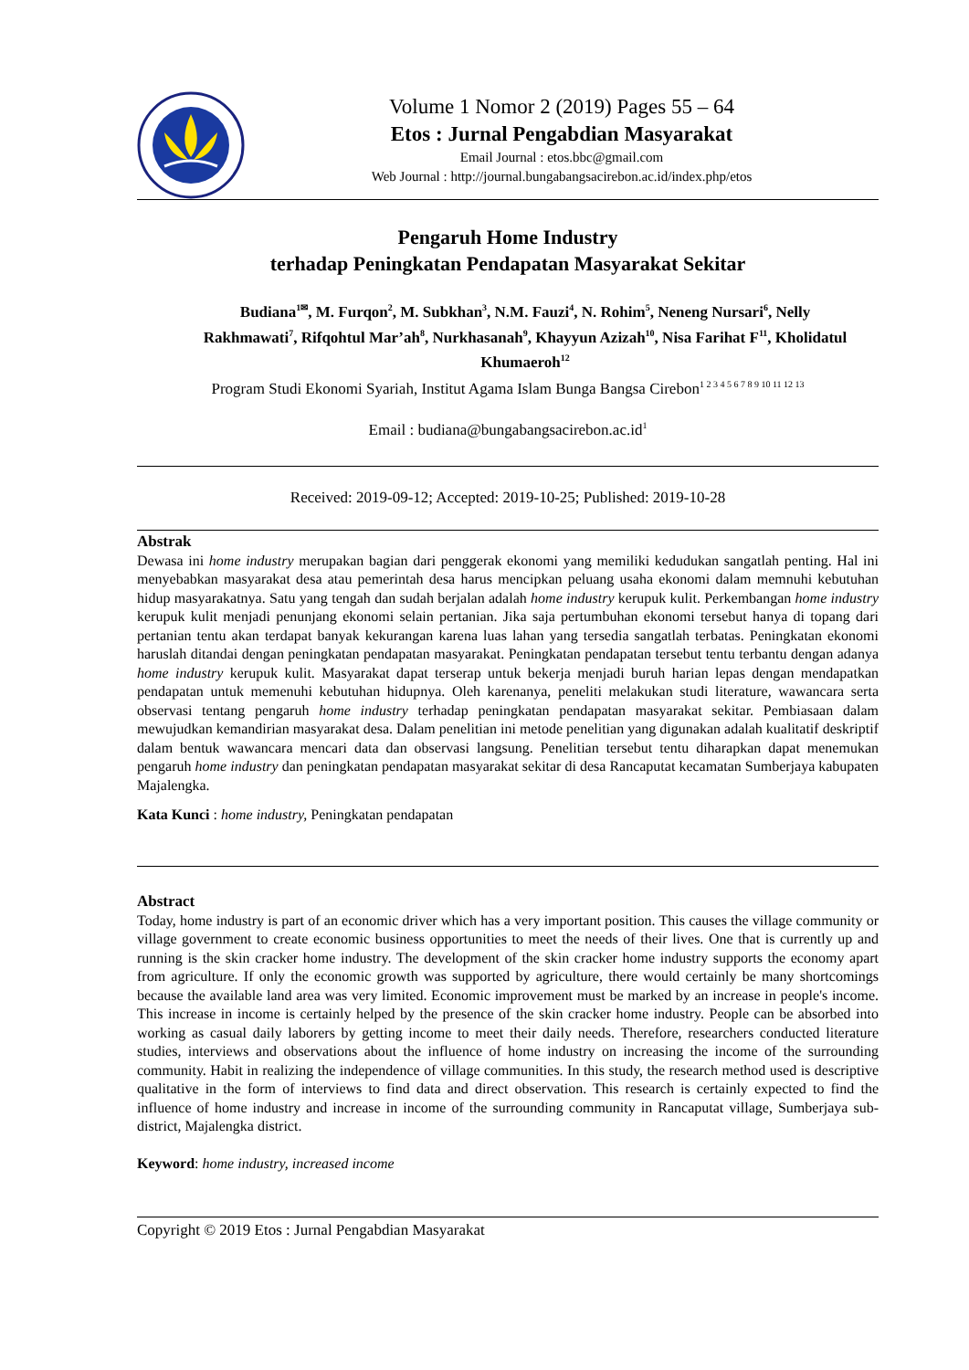Volume 1 Nomor 2 (2019) Pages 55 – 64
Etos : Jurnal Pengabdian Masyarakat
Email Journal : etos.bbc@gmail.com
Web Journal : http://journal.bungabangsacirebon.ac.id/index.php/etos
Pengaruh Home Industry
terhadap Peningkatan Pendapatan Masyarakat Sekitar
Budiana<sup>1✉</sup>, M. Furqon<sup>2</sup>, M. Subkhan<sup>3</sup>, N.M. Fauzi<sup>4</sup>, N. Rohim<sup>5</sup>, Neneng Nursari<sup>6</sup>, Nelly Rakhmawati<sup>7</sup>, Rifqohtul Mar’ah<sup>8</sup>, Nurkhasanah<sup>9</sup>, Khayyun Azizah<sup>10</sup>, Nisa Farihat F<sup>11</sup>, Kholidatul Khumaeroh<sup>12</sup>
Program Studi Ekonomi Syariah, Institut Agama Islam Bunga Bangsa Cirebon<sup>1 2 3 4 5 6 7 8 9 10 11 12 13</sup>
Email : budiana@bungabangsacirebon.ac.id<sup>1</sup>
Received: 2019-09-12; Accepted: 2019-10-25; Published: 2019-10-28
Abstrak
Dewasa ini home industry merupakan bagian dari penggerak ekonomi yang memiliki kedudukan sangatlah penting. Hal ini menyebabkan masyarakat desa atau pemerintah desa harus mencipkan peluang usaha ekonomi dalam memnuhi kebutuhan hidup masyarakatnya. Satu yang tengah dan sudah berjalan adalah home industry kerupuk kulit. Perkembangan home industry kerupuk kulit menjadi penunjang ekonomi selain pertanian. Jika saja pertumbuhan ekonomi tersebut hanya di topang dari pertanian tentu akan terdapat banyak kekurangan karena luas lahan yang tersedia sangatlah terbatas. Peningkatan ekonomi haruslah ditandai dengan peningkatan pendapatan masyarakat. Peningkatan pendapatan tersebut tentu terbantu dengan adanya home industry kerupuk kulit. Masyarakat dapat terserap untuk bekerja menjadi buruh harian lepas dengan mendapatkan pendapatan untuk memenuhi kebutuhan hidupnya. Oleh karenanya, peneliti melakukan studi literature, wawancara serta observasi tentang pengaruh home industry terhadap peningkatan pendapatan masyarakat sekitar. Pembiasaan dalam mewujudkan kemandirian masyarakat desa. Dalam penelitian ini metode penelitian yang digunakan adalah kualitatif deskriptif dalam bentuk wawancara mencari data dan observasi langsung. Penelitian tersebut tentu diharapkan dapat menemukan pengaruh home industry dan peningkatan pendapatan masyarakat sekitar di desa Rancaputat kecamatan Sumberjaya kabupaten Majalengka.
Kata Kunci : home industry, Peningkatan pendapatan
Abstract
Today, home industry is part of an economic driver which has a very important position. This causes the village community or village government to create economic business opportunities to meet the needs of their lives. One that is currently up and running is the skin cracker home industry. The development of the skin cracker home industry supports the economy apart from agriculture. If only the economic growth was supported by agriculture, there would certainly be many shortcomings because the available land area was very limited. Economic improvement must be marked by an increase in people's income. This increase in income is certainly helped by the presence of the skin cracker home industry. People can be absorbed into working as casual daily laborers by getting income to meet their daily needs. Therefore, researchers conducted literature studies, interviews and observations about the influence of home industry on increasing the income of the surrounding community. Habit in realizing the independence of village communities. In this study, the research method used is descriptive qualitative in the form of interviews to find data and direct observation. This research is certainly expected to find the influence of home industry and increase in income of the surrounding community in Rancaputat village, Sumberjaya sub-district, Majalengka district.
Keyword: home industry, increased income
Copyright © 2019 Etos : Jurnal Pengabdian Masyarakat